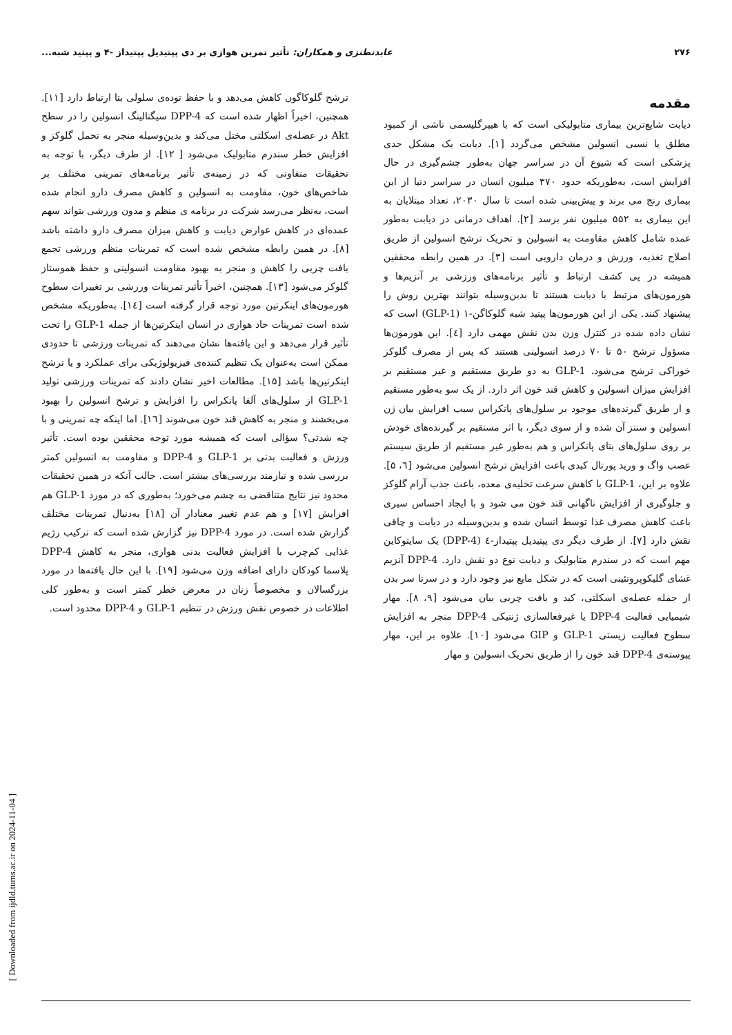۲۷۶ عابدنطنزی و همکاران: تأثیر تمرین هوازی بر دی پپتیدیل پپتیداز -۴ و پپتید شبه...
مقدمه
دیابت شایع‌ترین بیماری متابولیکی است که با هیپرگلیسمی ناشی از کمبود مطلق یا نسبی انسولین مشخص می‌گردد [۱]. دیابت یک مشکل جدی پزشکی است که شیوع آن در سراسر جهان به‌طور چشم‌گیری در حال افزایش است، به‌طوریکه حدود ۳۷۰ میلیون انسان در سراسر دنیا از این بیماری رنج می برند و پیش‌بینی شده است تا سال ۲۰۳۰، تعداد مبتلایان به این بیماری به ۵۵۲ میلیون نفر برسد [۲]. اهداف درمانی در دیابت به‌طور عمده شامل کاهش مقاومت به انسولین و تحریک ترشح انسولین از طریق اصلاح تغذیه، ورزش و درمان دارویی است [۳]. در همین رابطه محققین همیشه در پی کشف ارتباط و تأثیر برنامه‌های ورزشی بر آنزیم‌ها و هورمون‌های مرتبط با دیابت هستند تا بدین‌وسیله بتوانند بهترین روش را پیشنهاد کنند. یکی از این هورمون‌ها پپتید شبه گلوکاگن-۱ (GLP-1) است که نشان داده شده در کنترل وزن بدن نقش مهمی دارد [٤]. این هورمون‌ها مسؤول ترشح ۵۰ تا ۷۰ درصد انسولینی هستند که پس از مصرف گلوکز خوراکی ترشح می‌شود. GLP-1 به دو طریق مستقیم و غیر مستقیم بر افزایش میزان انسولین و کاهش قند خون اثر دارد. از یک سو به‌طور مستقیم و از طریق گیرنده‌های موجود بر سلول‌های پانکراس سبب افزایش بیان ژن انسولین و سنتز آن شده و از سوی دیگر، با اثر مستقیم بر گیرنده‌های خودش بر روی سلول‌های بتای پانکراس و هم به‌طور غیر مستقیم از طریق سیستم عصب واگ و ورید پورتال کبدی باعث افزایش ترشح انسولین می‌شود [٦، ۵].
علاوه بر این، GLP-1 با کاهش سرعت تخلیه‌ی معده، باعث جذب آرام گلوکز و جلوگیری از افزایش ناگهانی قند خون می شود و با ایجاد احساس سیری باعث کاهش مصرف غذا توسط انسان شده و بدین‌وسیله در دیابت و چاقی نقش دارد [۷]. از طرف دیگر دی پپتیدیل پپتیداز-٤ (DPP-4) یک سایتوکاین مهم است که در سندرم متابولیک و دیابت نوع دو نقش دارد. DPP-4 آنزیم غشای گلیکوپروتئینی است که در شکل مایع نیز وجود دارد و در سرتا سر بدن از جمله عضله‌ی اسکلتی، کبد و بافت چربی بیان می‌شود [۹، ۸]. مهار شیمیایی فعالیت DPP-4 یا غیرفعالسازی ژنتیکی DPP-4 منجر به افزایش سطوح فعالیت زیستی GLP-1 و GIP می‌شود [۱۰]. علاوه بر این، مهار پیوسته‌ی DPP-4 قند خون را از طریق تحریک انسولین و مهار
ترشح گلوکاگون کاهش می‌دهد و با حفظ توده‌ی سلولی بتا ارتباط دارد [۱۱]. همچنین، اخیراً اظهار شده است که DPP-4 سیگنالینگ انسولین را در سطح Akt در عضله‌ی اسکلتی مختل می‌کند و بدین‌وسیله منجر به تحمل گلوکز و افزایش خطر سندرم متابولیک می‌شود [ ۱۲]. از طرف دیگر، با توجه به تحقیقات متفاوتی که در زمینه‌ی تأثیر برنامه‌های تمرینی مختلف بر شاخص‌های خون، مقاومت به انسولین و کاهش مصرف دارو انجام شده است، به‌نظر می‌رسد شرکت در برنامه ی منظم و مدون ورزشی بتواند سهم عمده‌ای در کاهش عوارض دیابت و کاهش میزان مصرف دارو داشته باشد [۸]. در همین رابطه مشخص شده است که تمرینات منظم ورزشی تجمع بافت چربی را کاهش و منجر به بهبود مقاومت انسولینی و حفظ هموستاز گلوکز می‌شود [۱۳]. همچنین، اخیراً تأثیر تمرینات ورزشی بر تغییرات سطوح هورمون‌های اینکرتین مورد توجه قرار گرفته است [۱٤]. به‌طوریکه مشخص شده است تمرینات حاد هوازی در انسان اینکرتین‌ها از جمله GLP-1 را تحت تأثیر قرار می‌دهد و این یافته‌ها نشان می‌دهند که تمرینات ورزشی تا حدودی ممکن است به‌عنوان یک تنظیم کننده‌ی فیزیولوژیکی برای عملکرد و یا ترشح اینکرتین‌ها باشد [۱۵]. مطالعات اخیر نشان دادند که تمرینات ورزشی تولید GLP-1 از سلول‌های آلفا پانکراس را افزایش و ترشح انسولین را بهبود می‌بخشند و منجر به کاهش قند خون می‌شوند [۱٦]. اما اینکه چه تمرینی و با چه شدتی؟ سؤالی است که همیشه مورد توجه محققین بوده است. تأثیر ورزش و فعالیت بدنی بر GLP-1 و DPP-4 و مقاومت به انسولین کمتر بررسی شده و نیازمند بررسی‌های بیشتر است. جالب آنکه در همین تحقیقات محدود نیز نتایج متناقضی به چشم می‌خورد؛ به‌طوری که در مورد GLP-1 هم افزایش [۱۷] و هم عدم تغییر معنادار آن [۱۸] به‌دنبال تمرینات مختلف گزارش شده است. در مورد DPP-4 نیز گزارش شده است که ترکیب رژیم غذایی کم‌چرب با افزایش فعالیت بدنی هوازی، منجر به کاهش DPP-4 پلاسما کودکان دارای اضافه وزن می‌شود [۱۹]. با این حال یافته‌ها در مورد بزرگسالان و مخصوصاً زنان در معرض خطر کمتر است و به‌طور کلی اطلاعات در خصوص نقش ورزش در تنظیم GLP-1 و DPP-4 محدود است.
[ Downloaded from ijdld.tums.ac.ir on 2024-11-04 ]